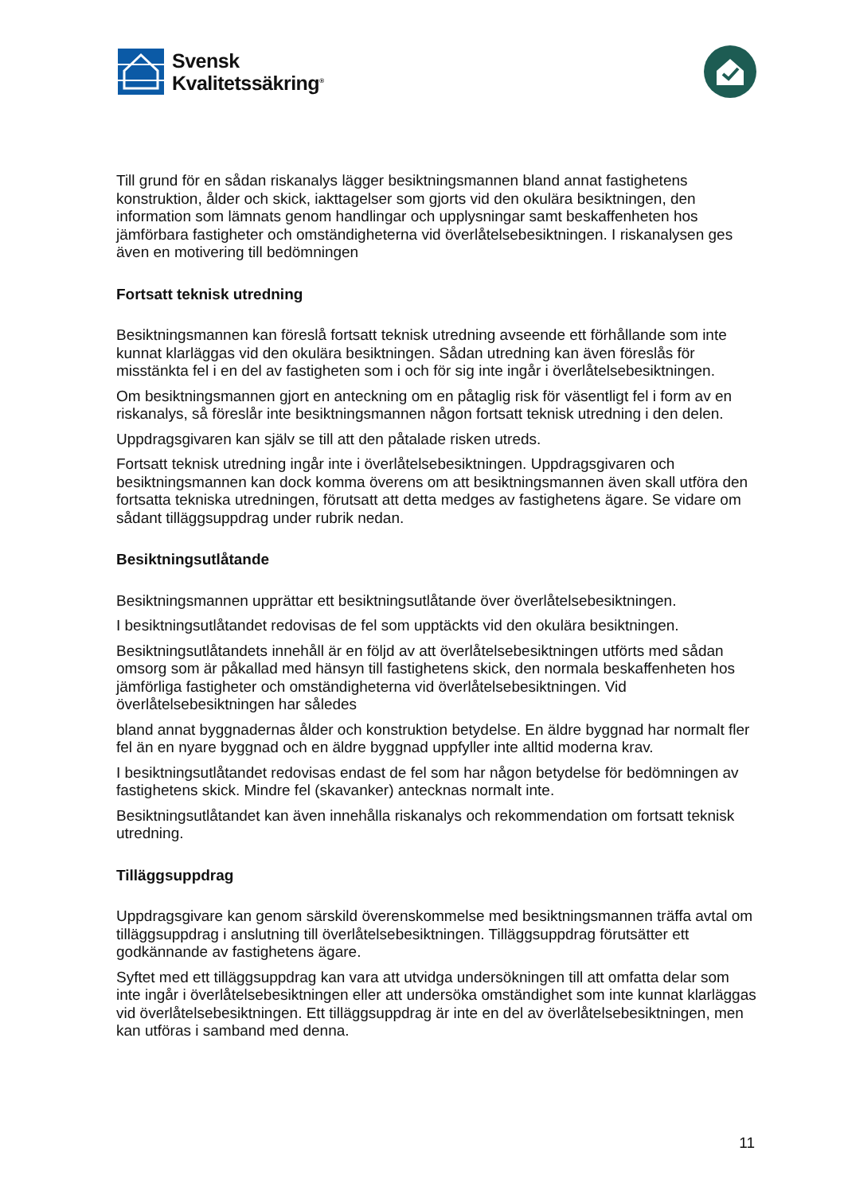Svensk
Kvalitetssäkring<sup>®</sup>
Till grund för en sådan riskanalys lägger besiktningsmannen bland annat fastighetens konstruktion, ålder och skick, iakttagelser som gjorts vid den okulära besiktningen, den information som lämnats genom handlingar och upplysningar samt beskaffenheten hos jämförbara fastigheter och omständigheterna vid överlåtelsebesiktningen. I riskanalysen ges även en motivering till bedömningen
Fortsatt teknisk utredning
Besiktningsmannen kan föreslå fortsatt teknisk utredning avseende ett förhållande som inte kunnat klarläggas vid den okulära besiktningen. Sådan utredning kan även föreslås för misstänkta fel i en del av fastigheten som i och för sig inte ingår i överlåtelsebesiktningen.
Om besiktningsmannen gjort en anteckning om en påtaglig risk för väsentligt fel i form av en riskanalys, så föreslår inte besiktningsmannen någon fortsatt teknisk utredning i den delen.
Uppdragsgivaren kan själv se till att den påtalade risken utreds.
Fortsatt teknisk utredning ingår inte i överlåtelsebesiktningen. Uppdragsgivaren och besiktningsmannen kan dock komma överens om att besiktningsmannen även skall utföra den fortsatta tekniska utredningen, förutsatt att detta medges av fastighetens ägare. Se vidare om sådant tilläggsuppdrag under rubrik nedan.
Besiktningsutlåtande
Besiktningsmannen upprättar ett besiktningsutlåtande över överlåtelsebesiktningen.
I besiktningsutlåtandet redovisas de fel som upptäckts vid den okulära besiktningen.
Besiktningsutlåtandets innehåll är en följd av att överlåtelsebesiktningen utförts med sådan omsorg som är påkallad med hänsyn till fastighetens skick, den normala beskaffenheten hos jämförliga fastigheter och omständigheterna vid överlåtelsebesiktningen. Vid överlåtelsebesiktningen har således
bland annat byggnadernas ålder och konstruktion betydelse. En äldre byggnad har normalt fler fel än en nyare byggnad och en äldre byggnad uppfyller inte alltid moderna krav.
I besiktningsutlåtandet redovisas endast de fel som har någon betydelse för bedömningen av fastighetens skick. Mindre fel (skavanker) antecknas normalt inte.
Besiktningsutlåtandet kan även innehålla riskanalys och rekommendation om fortsatt teknisk utredning.
Tilläggsuppdrag
Uppdragsgivare kan genom särskild överenskommelse med besiktningsmannen träffa avtal om tilläggsuppdrag i anslutning till överlåtelsebesiktningen. Tilläggsuppdrag förutsätter ett godkännande av fastighetens ägare.
Syftet med ett tilläggsuppdrag kan vara att utvidga undersökningen till att omfatta delar som inte ingår i överlåtelsebesiktningen eller att undersöka omständighet som inte kunnat klarläggas vid överlåtelsebesiktningen. Ett tilläggsuppdrag är inte en del av överlåtelsebesiktningen, men kan utföras i samband med denna.
11